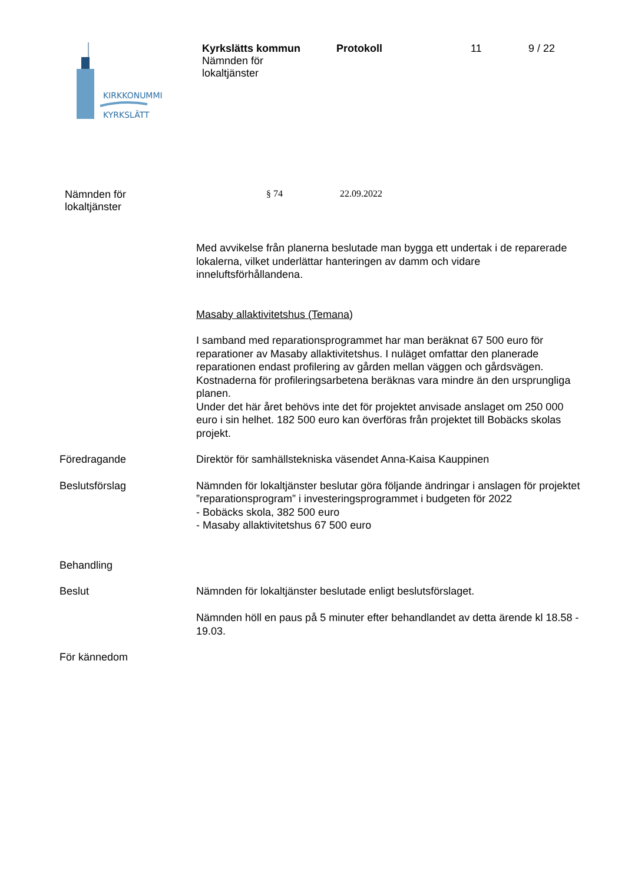KIRKKONUMMI
KYRKSLÄTT
Kyrkslätts kommun
Nämnden för
lokaltjänster
Protokoll 11 9 / 22
Nämnden för
lokaltjänster
§ 74 22.09.2022
Med avvikelse från planerna beslutade man bygga ett undertak i de reparerade lokalerna, vilket underlättar hanteringen av damm och vidare inneluftsförhållandena.
Masaby allaktivitetshus (Temana)
I samband med reparationsprogrammet har man beräknat 67 500 euro för reparationer av Masaby allaktivitetshus. I nuläget omfattar den planerade reparationen endast profilering av gården mellan väggen och gårdsvägen. Kostnaderna för profileringsarbetena beräknas vara mindre än den ursprungliga planen.
Under det här året behövs inte det för projektet anvisade anslaget om 250 000 euro i sin helhet. 182 500 euro kan överföras från projektet till Bobäcks skolas projekt.
Föredragande Direktör för samhällstekniska väsendet Anna-Kaisa Kauppinen
Beslutsförslag Nämnden för lokaltjänster beslutar göra följande ändringar i anslagen för projektet ”reparationsprogram” i investeringsprogrammet i budgeten för 2022
- Bobäcks skola, 382 500 euro
- Masaby allaktivitetshus 67 500 euro
Behandling
Beslut Nämnden för lokaltjänster beslutade enligt beslutsförslaget.
Nämnden höll en paus på 5 minuter efter behandlandet av detta ärende kl 18.58 - 19.03.
För kännedom